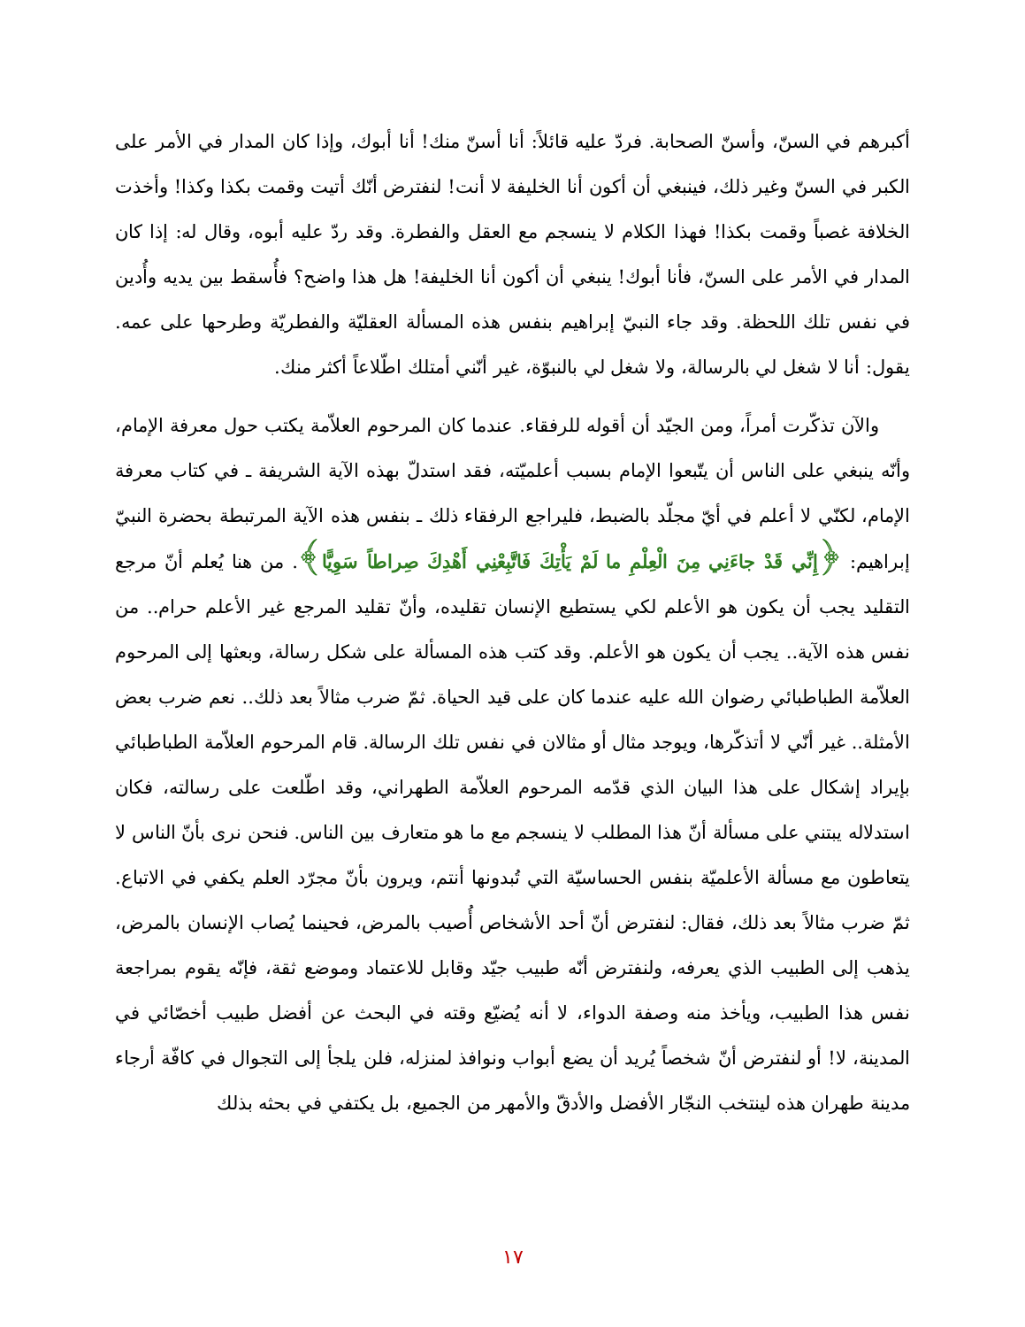أكبرهم في السنّ، وأسنّ الصحابة. فردّ عليه قائلاً: أنا أسنّ منك! أنا أبوك، وإذا كان المدار في الأمر على الكبر في السنّ وغير ذلك، فينبغي أن أكون أنا الخليفة لا أنت! لنفترض أنّك أتيت وقمت بكذا وكذا! وأخذت الخلافة غصباً وقمت بكذا! فهذا الكلام لا ينسجم مع العقل والفطرة. وقد ردّ عليه أبوه، وقال له: إذا كان المدار في الأمر على السنّ، فأنا أبوك! ينبغي أن أكون أنا الخليفة! هل هذا واضح؟ فأُسقط بين يديه وأُدين في نفس تلك اللحظة. وقد جاء النبيّ إبراهيم بنفس هذه المسألة العقليّة والفطريّة وطرحها على عمه. يقول: أنا لا شغل لي بالرسالة، ولا شغل لي بالنبوّة، غير أنّني أمتلك اطّلاعاً أكثر منك.
والآن تذكّرت أمراً، ومن الجيّد أن أقوله للرفقاء. عندما كان المرحوم العلاّمة يكتب حول معرفة الإمام، وأنّه ينبغي على الناس أن يتّبعوا الإمام بسبب أعلميّته، فقد استدلّ بهذه الآية الشريفة ـ في كتاب معرفة الإمام، لكنّي لا أعلم في أيّ مجلّد بالضبط، فليراجع الرفقاء ذلك ـ بنفس هذه الآية المرتبطة بحضرة النبيّ إبراهيم: ﴿إِنِّي قَدْ جاءَنِي مِنَ الْعِلْمِ ما لَمْ يَأْتِكَ فَاتَّبِعْنِي أَهْدِكَ صِراطاً سَوِيًّا﴾. من هنا يُعلم أنّ مرجع التقليد يجب أن يكون هو الأعلم لكي يستطيع الإنسان تقليده، وأنّ تقليد المرجع غير الأعلم حرام.. من نفس هذه الآية.. يجب أن يكون هو الأعلم. وقد كتب هذه المسألة على شكل رسالة، وبعثها إلى المرحوم العلاّمة الطباطبائي رضوان الله عليه عندما كان على قيد الحياة. ثمّ ضرب مثالاً بعد ذلك.. نعم ضرب بعض الأمثلة.. غير أنّي لا أتذكّرها، ويوجد مثال أو مثالان في نفس تلك الرسالة. قام المرحوم العلاّمة الطباطبائي بإيراد إشكال على هذا البيان الذي قدّمه المرحوم العلاّمة الطهراني، وقد اطّلعت على رسالته، فكان استدلاله يبتني على مسألة أنّ هذا المطلب لا ينسجم مع ما هو متعارف بين الناس. فنحن نرى بأنّ الناس لا يتعاطون مع مسألة الأعلميّة بنفس الحساسيّة التي تُبدونها أنتم، ويرون بأنّ مجرّد العلم يكفي في الاتباع. ثمّ ضرب مثالاً بعد ذلك، فقال: لنفترض أنّ أحد الأشخاص أُصيب بالمرض، فحينما يُصاب الإنسان بالمرض، يذهب إلى الطبيب الذي يعرفه، ولنفترض أنّه طبيب جيّد وقابل للاعتماد وموضع ثقة، فإنّه يقوم بمراجعة نفس هذا الطبيب، ويأخذ منه وصفة الدواء، لا أنه يُضيّع وقته في البحث عن أفضل طبيب أخصّائي في المدينة، لا! أو لنفترض أنّ شخصاً يُريد أن يضع أبواب ونوافذ لمنزله، فلن يلجأ إلى التجوال في كافّة أرجاء مدينة طهران هذه لينتخب النجّار الأفضل والأدقّ والأمهر من الجميع، بل يكتفي في بحثه بذلك
١٧